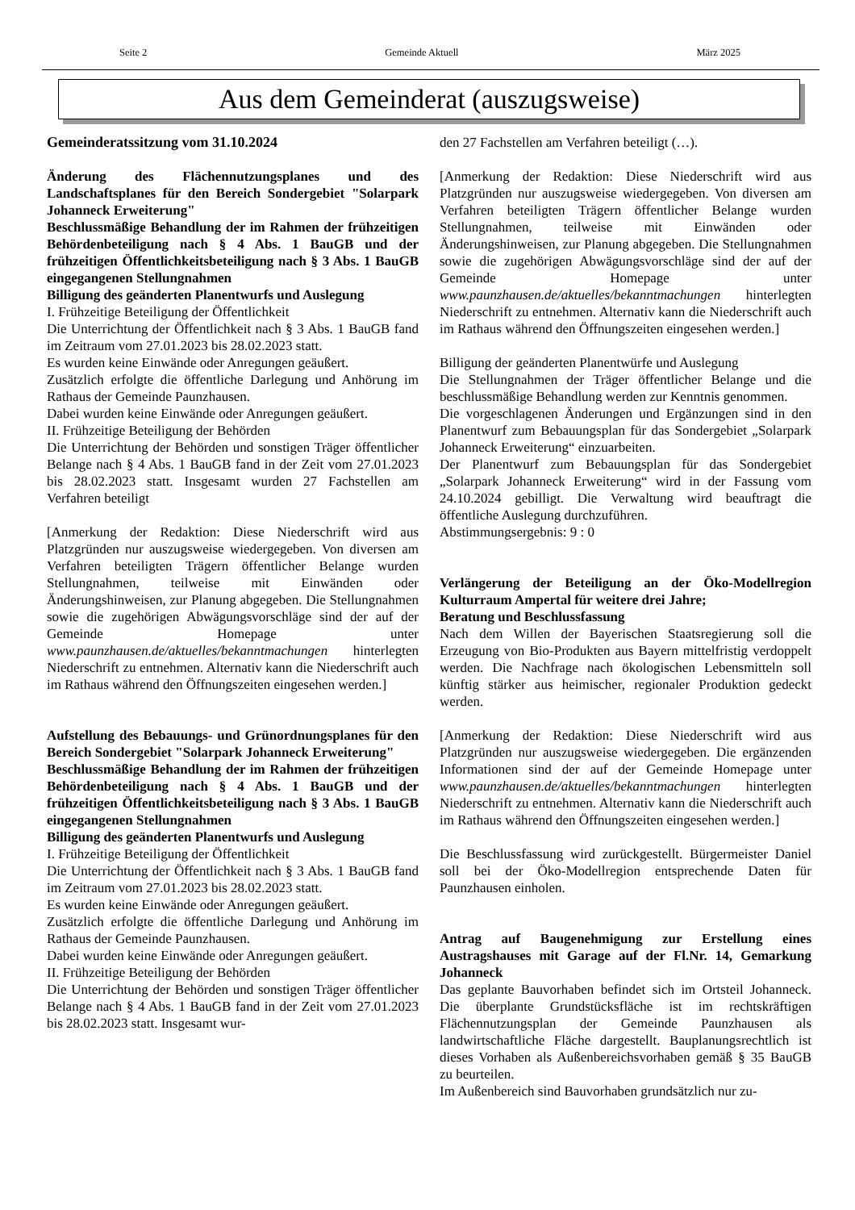Seite 2 Gemeinde Aktuell März 2025
Aus dem Gemeinderat (auszugsweise)
Gemeinderatssitzung vom 31.10.2024
Änderung des Flächennutzungsplanes und des Landschaftsplanes für den Bereich Sondergebiet "Solarpark Johanneck Erweiterung"
Beschlussmäßige Behandlung der im Rahmen der frühzeitigen Behördenbeteiligung nach § 4 Abs. 1 BauGB und der frühzeitigen Öffentlichkeitsbeteiligung nach § 3 Abs. 1 BauGB eingegangenen Stellungnahmen
Billigung des geänderten Planentwurfs und Auslegung
I. Frühzeitige Beteiligung der Öffentlichkeit
Die Unterrichtung der Öffentlichkeit nach § 3 Abs. 1 BauGB fand im Zeitraum vom 27.01.2023 bis 28.02.2023 statt.
Es wurden keine Einwände oder Anregungen geäußert.
Zusätzlich erfolgte die öffentliche Darlegung und Anhörung im Rathaus der Gemeinde Paunzhausen.
Dabei wurden keine Einwände oder Anregungen geäußert.
II. Frühzeitige Beteiligung der Behörden
Die Unterrichtung der Behörden und sonstigen Träger öffentlicher Belange nach § 4 Abs. 1 BauGB fand in der Zeit vom 27.01.2023 bis 28.02.2023 statt. Insgesamt wurden 27 Fachstellen am Verfahren beteiligt
[Anmerkung der Redaktion: Diese Niederschrift wird aus Platzgründen nur auszugsweise wiedergegeben. Von diversen am Verfahren beteiligten Trägern öffentlicher Belange wurden Stellungnahmen, teilweise mit Einwänden oder Änderungshinweisen, zur Planung abgegeben. Die Stellungnahmen sowie die zugehörigen Abwägungsvorschläge sind der auf der Gemeinde Homepage unter www.paunzhausen.de/aktuelles/bekanntmachungen hinterlegten Niederschrift zu entnehmen. Alternativ kann die Niederschrift auch im Rathaus während den Öffnungszeiten eingesehen werden.]
Aufstellung des Bebauungs- und Grünordnungsplanes für den Bereich Sondergebiet "Solarpark Johanneck Erweiterung"
Beschlussmäßige Behandlung der im Rahmen der frühzeitigen Behördenbeteiligung nach § 4 Abs. 1 BauGB und der frühzeitigen Öffentlichkeitsbeteiligung nach § 3 Abs. 1 BauGB eingegangenen Stellungnahmen
Billigung des geänderten Planentwurfs und Auslegung
I. Frühzeitige Beteiligung der Öffentlichkeit
Die Unterrichtung der Öffentlichkeit nach § 3 Abs. 1 BauGB fand im Zeitraum vom 27.01.2023 bis 28.02.2023 statt.
Es wurden keine Einwände oder Anregungen geäußert.
Zusätzlich erfolgte die öffentliche Darlegung und Anhörung im Rathaus der Gemeinde Paunzhausen.
Dabei wurden keine Einwände oder Anregungen geäußert.
II. Frühzeitige Beteiligung der Behörden
Die Unterrichtung der Behörden und sonstigen Träger öffentlicher Belange nach § 4 Abs. 1 BauGB fand in der Zeit vom 27.01.2023 bis 28.02.2023 statt. Insgesamt wur-
den 27 Fachstellen am Verfahren beteiligt (…).
[Anmerkung der Redaktion: Diese Niederschrift wird aus Platzgründen nur auszugsweise wiedergegeben. Von diversen am Verfahren beteiligten Trägern öffentlicher Belange wurden Stellungnahmen, teilweise mit Einwänden oder Änderungshinweisen, zur Planung abgegeben. Die Stellungnahmen sowie die zugehörigen Abwägungsvorschläge sind der auf der Gemeinde Homepage unter www.paunzhausen.de/aktuelles/bekanntmachungen hinterlegten Niederschrift zu entnehmen. Alternativ kann die Niederschrift auch im Rathaus während den Öffnungszeiten eingesehen werden.]
Billigung der geänderten Planentwürfe und Auslegung
Die Stellungnahmen der Träger öffentlicher Belange und die beschlussmäßige Behandlung werden zur Kenntnis genommen.
Die vorgeschlagenen Änderungen und Ergänzungen sind in den Planentwurf zum Bebauungsplan für das Sondergebiet „Solarpark Johanneck Erweiterung“ einzuarbeiten.
Der Planentwurf zum Bebauungsplan für das Sondergebiet „Solarpark Johanneck Erweiterung“ wird in der Fassung vom 24.10.2024 gebilligt. Die Verwaltung wird beauftragt die öffentliche Auslegung durchzuführen.
Abstimmungsergebnis: 9 : 0
Verlängerung der Beteiligung an der Öko-Modellregion Kulturraum Ampertal für weitere drei Jahre;
Beratung und Beschlussfassung
Nach dem Willen der Bayerischen Staatsregierung soll die Erzeugung von Bio-Produkten aus Bayern mittelfristig verdoppelt werden. Die Nachfrage nach ökologischen Lebensmitteln soll künftig stärker aus heimischer, regionaler Produktion gedeckt werden.
[Anmerkung der Redaktion: Diese Niederschrift wird aus Platzgründen nur auszugsweise wiedergegeben. Die ergänzenden Informationen sind der auf der Gemeinde Homepage unter www.paunzhausen.de/aktuelles/bekanntmachungen hinterlegten Niederschrift zu entnehmen. Alternativ kann die Niederschrift auch im Rathaus während den Öffnungszeiten eingesehen werden.]
Die Beschlussfassung wird zurückgestellt. Bürgermeister Daniel soll bei der Öko-Modellregion entsprechende Daten für Paunzhausen einholen.
Antrag auf Baugenehmigung zur Erstellung eines Austragshauses mit Garage auf der Fl.Nr. 14, Gemarkung Johanneck
Das geplante Bauvorhaben befindet sich im Ortsteil Johanneck. Die überplante Grundstücksfläche ist im rechtskräftigen Flächennutzungsplan der Gemeinde Paunzhausen als landwirtschaftliche Fläche dargestellt. Bauplanungsrechtlich ist dieses Vorhaben als Außenbereichsvorhaben gemäß § 35 BauGB zu beurteilen.
Im Außenbereich sind Bauvorhaben grundsätzlich nur zu-